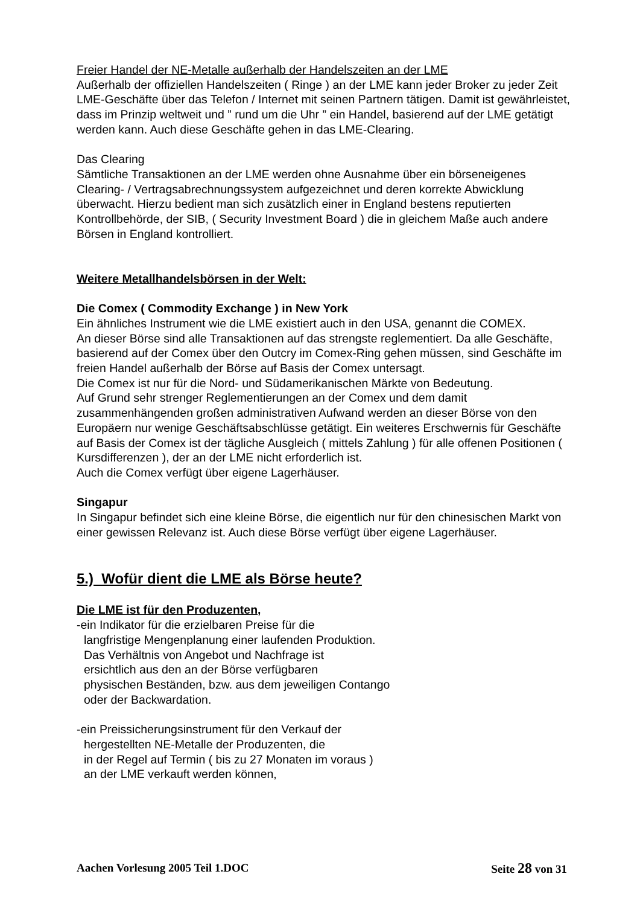Freier Handel der NE-Metalle außerhalb der Handelszeiten an der LME
Außerhalb der offiziellen Handelszeiten ( Ringe ) an der LME kann jeder Broker zu jeder Zeit LME-Geschäfte über das Telefon / Internet mit seinen Partnern tätigen. Damit ist gewährleistet, dass im Prinzip weltweit und ” rund um die Uhr ” ein Handel, basierend auf der LME getätigt werden kann. Auch diese Geschäfte gehen in das LME-Clearing.
Das Clearing
Sämtliche Transaktionen an der LME werden ohne Ausnahme über ein börseneigenes Clearing- / Vertragsabrechnungssystem aufgezeichnet und deren korrekte Abwicklung überwacht. Hierzu bedient man sich zusätzlich einer in England bestens reputierten Kontrollbehörde, der SIB, ( Security Investment Board ) die in gleichem Maße auch andere Börsen in England kontrolliert.
Weitere Metallhandelsbörsen in der Welt:
Die Comex ( Commodity Exchange ) in New York
Ein ähnliches Instrument wie die LME existiert auch in den USA, genannt die COMEX.
An dieser Börse sind alle Transaktionen auf das strengste reglementiert. Da alle Geschäfte, basierend auf der Comex über den Outcry im Comex-Ring gehen müssen, sind Geschäfte im freien Handel außerhalb der Börse auf Basis der Comex untersagt.
Die Comex ist nur für die Nord- und Südamerikanischen Märkte von Bedeutung.
Auf Grund sehr strenger Reglementierungen an der Comex und dem damit zusammenhängenden großen administrativen Aufwand werden an dieser Börse von den Europäern nur wenige Geschäftsabschlüsse getätigt. Ein weiteres Erschwernis für Geschäfte auf Basis der Comex ist der tägliche Ausgleich ( mittels Zahlung ) für alle offenen Positionen ( Kursdifferenzen ), der an der LME nicht erforderlich ist.
Auch die Comex verfügt über eigene Lagerhäuser.
Singapur
In Singapur befindet sich eine kleine Börse, die eigentlich nur für den chinesischen Markt von einer gewissen Relevanz ist. Auch diese Börse verfügt über eigene Lagerhäuser.
5.) Wofür dient die LME als Börse heute?
Die LME ist für den Produzenten,
-ein Indikator für die erzielbaren Preise für die
langfristige Mengenplanung einer laufenden Produktion.
Das Verhältnis von Angebot und Nachfrage ist
ersichtlich aus den an der Börse verfügbaren
physischen Beständen, bzw. aus dem jeweiligen Contango
oder der Backwardation.
-ein Preissicherungsinstrument für den Verkauf der
hergestellten NE-Metalle der Produzenten, die
in der Regel auf Termin ( bis zu 27 Monaten im voraus )
an der LME verkauft werden können,
Aachen Vorlesung 2005 Teil 1.DOC Seite 28 von 31